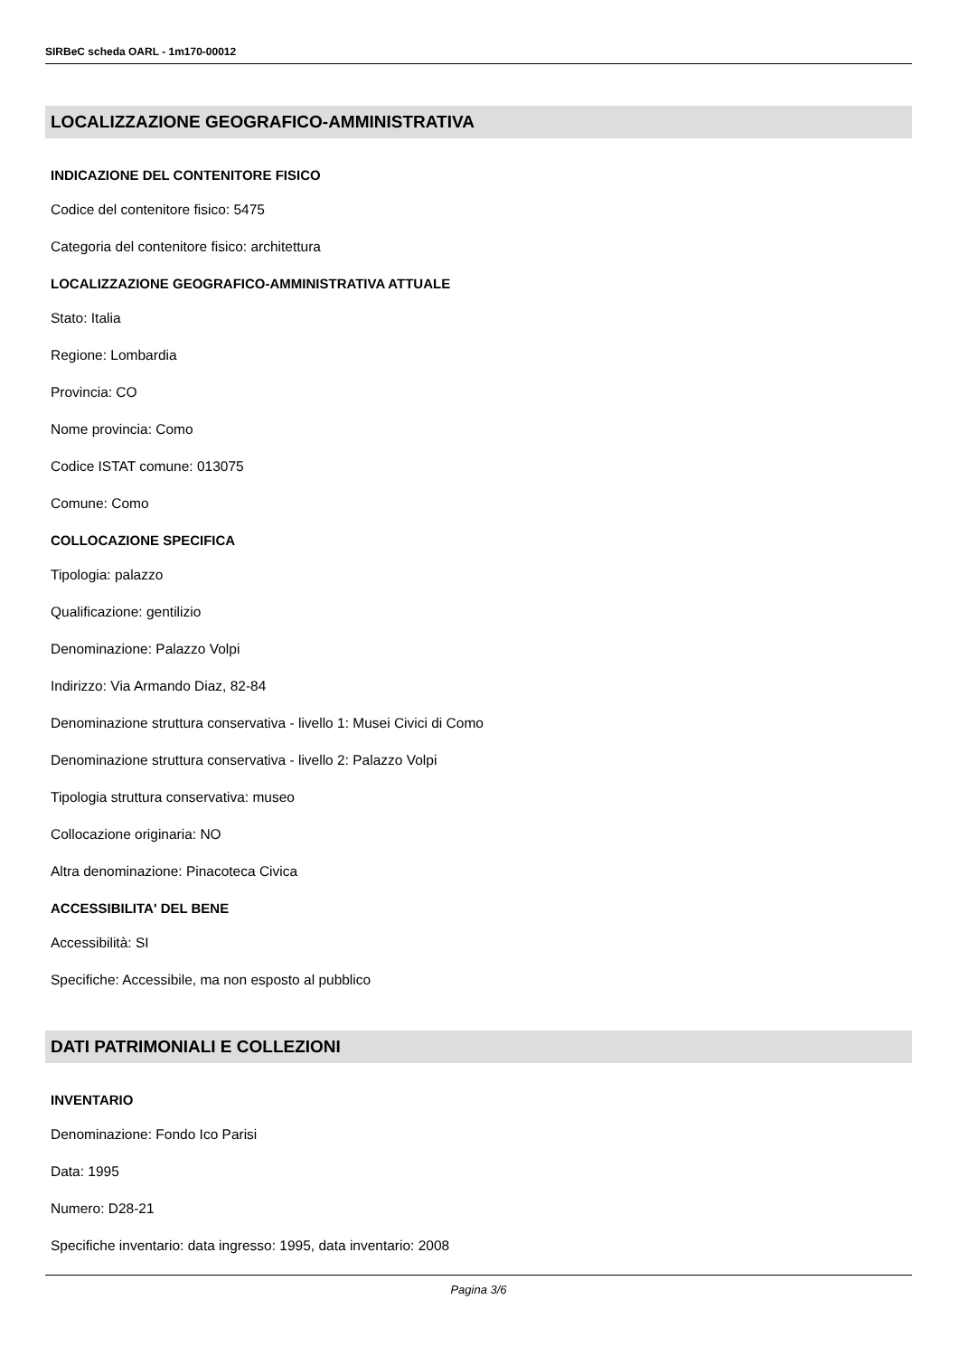SIRBeC scheda OARL - 1m170-00012
LOCALIZZAZIONE GEOGRAFICO-AMMINISTRATIVA
INDICAZIONE DEL CONTENITORE FISICO
Codice del contenitore fisico: 5475
Categoria del contenitore fisico: architettura
LOCALIZZAZIONE GEOGRAFICO-AMMINISTRATIVA ATTUALE
Stato: Italia
Regione: Lombardia
Provincia: CO
Nome provincia: Como
Codice ISTAT comune: 013075
Comune: Como
COLLOCAZIONE SPECIFICA
Tipologia: palazzo
Qualificazione: gentilizio
Denominazione: Palazzo Volpi
Indirizzo: Via Armando Diaz, 82-84
Denominazione struttura conservativa - livello 1: Musei Civici di Como
Denominazione struttura conservativa - livello 2: Palazzo Volpi
Tipologia struttura conservativa: museo
Collocazione originaria: NO
Altra denominazione: Pinacoteca Civica
ACCESSIBILITA' DEL BENE
Accessibilità: SI
Specifiche: Accessibile, ma non esposto al pubblico
DATI PATRIMONIALI E COLLEZIONI
INVENTARIO
Denominazione: Fondo Ico Parisi
Data: 1995
Numero: D28-21
Specifiche inventario: data ingresso: 1995, data inventario: 2008
Pagina 3/6